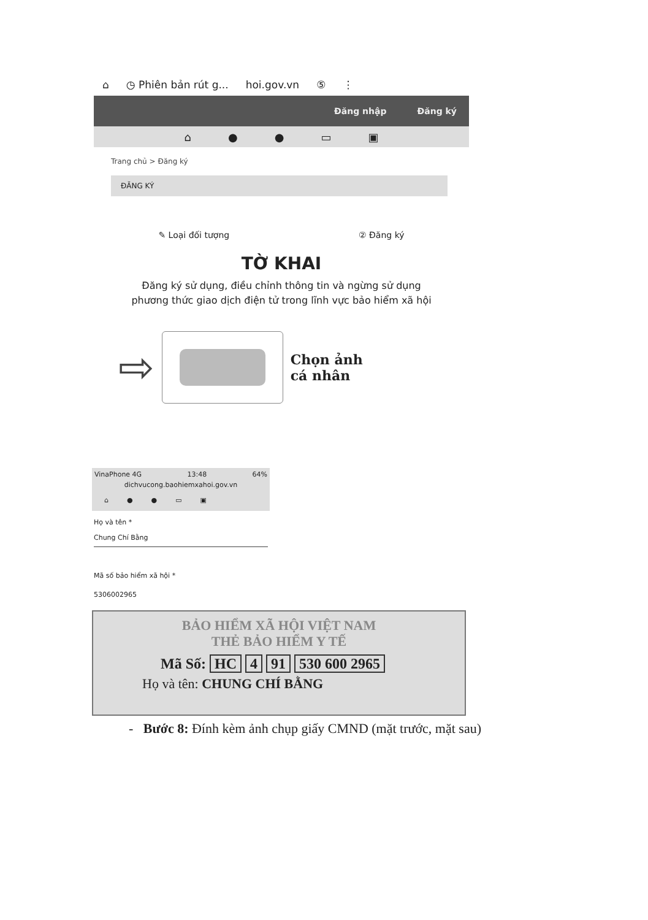⌂ ◷ Phiên bản rút g... hoi.gov.vn ⑤ ⋮
Đăng nhập Đăng ký
⌂ ● ● ▭ ▣
Trang chủ > Đăng ký
ĐĂNG KÝ
✎ Loại đối tượng ② Đăng ký
TỜ KHAI
Đăng ký sử dụng, điều chỉnh thông tin và ngừng sử dụng phương thức giao dịch điện tử trong lĩnh vực bảo hiểm xã hội
⇨
Chọn ảnh
cá nhân
VinaPhone 4G 13:48 64%
dichvucong.baohiemxahoi.gov.vn
⌂ ● ● ▭ ▣
Họ và tên *
Chung Chí Bằng
Mã số bảo hiểm xã hội *
5306002965
BẢO HIỂM XÃ HỘI VIỆT NAM
THẺ BẢO HIỂM Y TẾ
Mã Số: HC 4 91 530 600 2965
Họ và tên: CHUNG CHÍ BẰNG
- Bước 8: Đính kèm ảnh chụp giấy CMND (mặt trước, mặt sau)